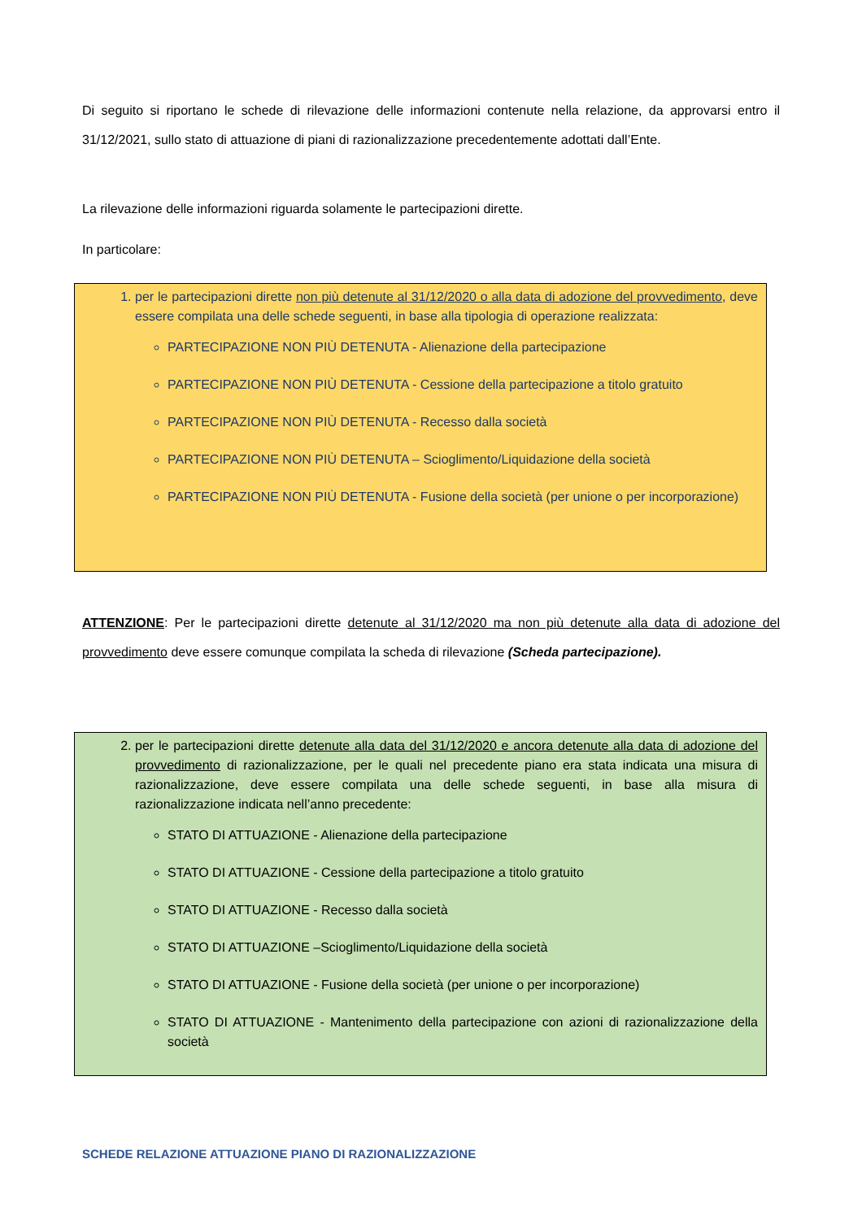Di seguito si riportano le schede di rilevazione delle informazioni contenute nella relazione, da approvarsi entro il 31/12/2021, sullo stato di attuazione di piani di razionalizzazione precedentemente adottati dall’Ente.
La rilevazione delle informazioni riguarda solamente le partecipazioni dirette.
In particolare:
1. per le partecipazioni dirette non più detenute al 31/12/2020 o alla data di adozione del provvedimento, deve essere compilata una delle schede seguenti, in base alla tipologia di operazione realizzata:
PARTECIPAZIONE NON PIÙ DETENUTA - Alienazione della partecipazione
PARTECIPAZIONE NON PIÙ DETENUTA - Cessione della partecipazione a titolo gratuito
PARTECIPAZIONE NON PIÙ DETENUTA - Recesso dalla società
PARTECIPAZIONE NON PIÙ DETENUTA – Scioglimento/Liquidazione della società
PARTECIPAZIONE NON PIÙ DETENUTA - Fusione della società (per unione o per incorporazione)
ATTENZIONE: Per le partecipazioni dirette detenute al 31/12/2020 ma non più detenute alla data di adozione del provvedimento deve essere comunque compilata la scheda di rilevazione (Scheda partecipazione).
2. per le partecipazioni dirette detenute alla data del 31/12/2020 e ancora detenute alla data di adozione del provvedimento di razionalizzazione, per le quali nel precedente piano era stata indicata una misura di razionalizzazione, deve essere compilata una delle schede seguenti, in base alla misura di razionalizzazione indicata nell’anno precedente:
STATO DI ATTUAZIONE - Alienazione della partecipazione
STATO DI ATTUAZIONE - Cessione della partecipazione a titolo gratuito
STATO DI ATTUAZIONE - Recesso dalla società
STATO DI ATTUAZIONE –Scioglimento/Liquidazione della società
STATO DI ATTUAZIONE - Fusione della società (per unione o per incorporazione)
STATO DI ATTUAZIONE - Mantenimento della partecipazione con azioni di razionalizzazione della società
SCHEDE RELAZIONE ATTUAZIONE PIANO DI RAZIONALIZZAZIONE